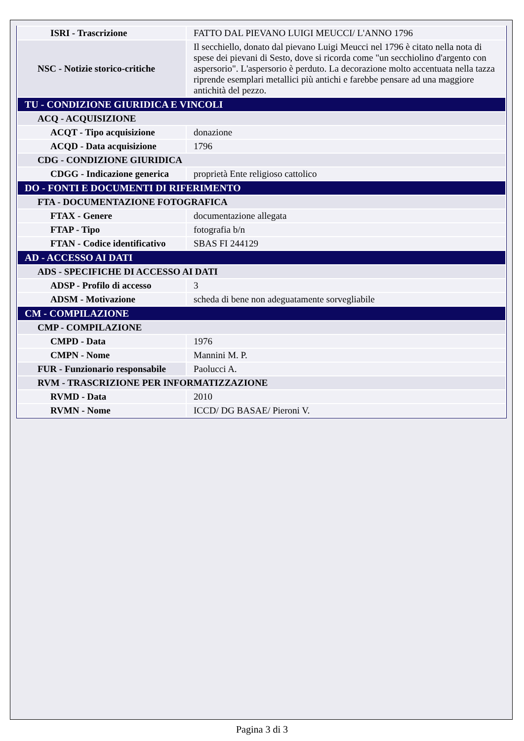| ISRI - Trascrizione | FATTO DAL PIEVANO LUIGI MEUCCI/ L'ANNO 1796 |
| NSC - Notizie storico-critiche | Il secchiello, donato dal pievano Luigi Meucci nel 1796 è citato nella nota di spese dei pievani di Sesto, dove si ricorda come "un secchiolino d'argento con aspersorio". L'aspersorio è perduto. La decorazione molto accentuata nella tazza riprende esemplari metallici più antichi e farebbe pensare ad una maggiore antichità del pezzo. |
| TU - CONDIZIONE GIURIDICA E VINCOLI | |
| ACQ - ACQUISIZIONE | |
| ACQT - Tipo acquisizione | donazione |
| ACQD - Data acquisizione | 1796 |
| CDG - CONDIZIONE GIURIDICA | |
| CDGG - Indicazione generica | proprietà Ente religioso cattolico |
| DO - FONTI E DOCUMENTI DI RIFERIMENTO | |
| FTA - DOCUMENTAZIONE FOTOGRAFICA | |
| FTAX - Genere | documentazione allegata |
| FTAP - Tipo | fotografia b/n |
| FTAN - Codice identificativo | SBAS FI 244129 |
| AD - ACCESSO AI DATI | |
| ADS - SPECIFICHE DI ACCESSO AI DATI | |
| ADSP - Profilo di accesso | 3 |
| ADSM - Motivazione | scheda di bene non adeguatamente sorvegliabile |
| CM - COMPILAZIONE | |
| CMP - COMPILAZIONE | |
| CMPD - Data | 1976 |
| CMPN - Nome | Mannini M. P. |
| FUR - Funzionario responsabile | Paolucci A. |
| RVM - TRASCRIZIONE PER INFORMATIZZAZIONE | |
| RVMD - Data | 2010 |
| RVMN - Nome | ICCD/ DG BASAE/ Pieroni V. |
Pagina 3 di 3